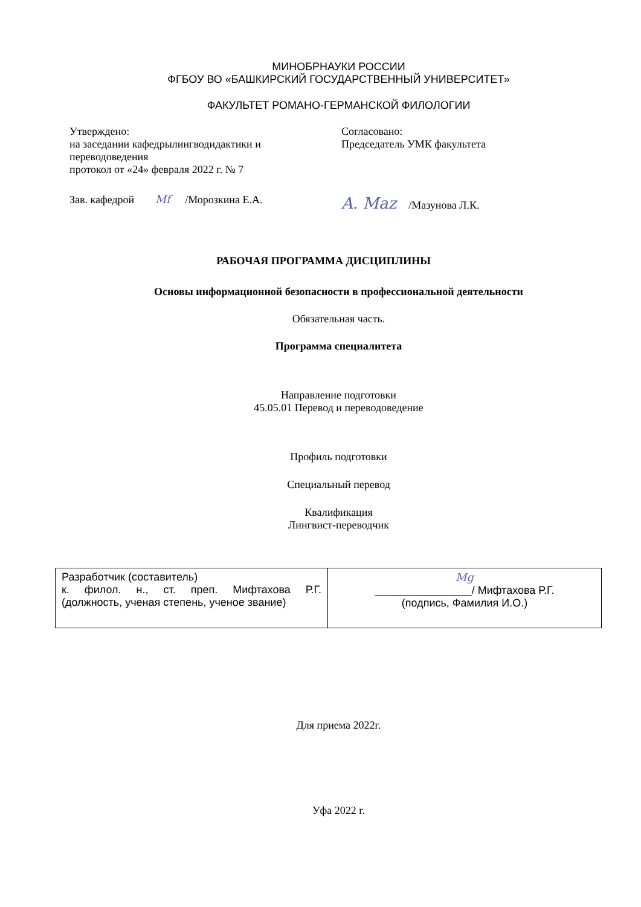МИНОБРНАУКИ РОССИИ
ФГБОУ ВО «БАШКИРСКИЙ ГОСУДАРСТВЕННЫЙ УНИВЕРСИТЕТ»
ФАКУЛЬТЕТ РОМАНО-ГЕРМАНСКОЙ ФИЛОЛОГИИ
Утверждено:
на заседании кафедрылингводидактики и переводоведения
протокол от «24» февраля 2022 г. № 7
Зав. кафедрой Mf /Морозкина Е.А.
Согласовано:
Председатель УМК факультета
A. Maz /Мазунова Л.К.
РАБОЧАЯ ПРОГРАММА ДИСЦИПЛИНЫ
Основы информационной безопасности в профессиональной деятельности
Обязательная часть.
Программа специалитета
Направление подготовки
45.05.01 Перевод и переводоведение
Профиль подготовки
Специальный перевод
Квалификация
Лингвист-переводчик
| Разработчик (составитель) к. филол. н., ст. преп. Мифтахова Р.Г. (должность, ученая степень, ученое звание) | Mg ________________/ Мифтахова Р.Г. (подпись, Фамилия И.О.) |
Для приема 2022г.
Уфа 2022 г.